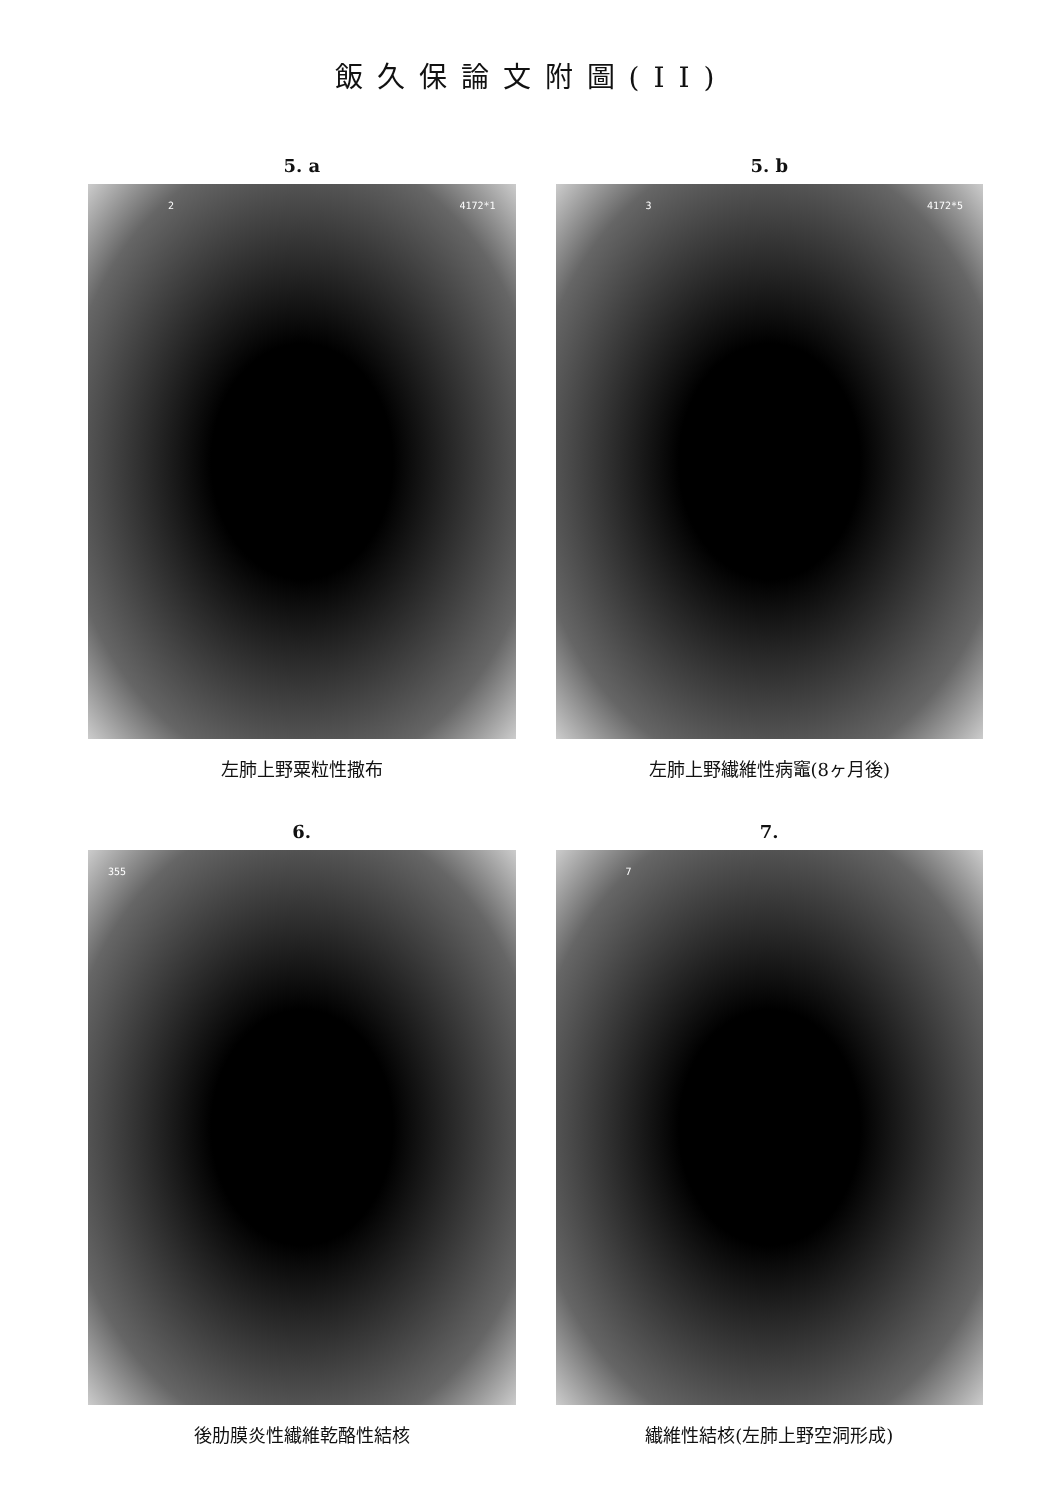飯久保論文附圖(II)
5. a
2 4172*1
左肺上野粟粒性撒布
5. b
3 4172*5
左肺上野纎維性病竈(8ヶ月後)
6.
355
後肋膜炎性纎維乾酪性結核
7.
7
纎維性結核(左肺上野空洞形成)